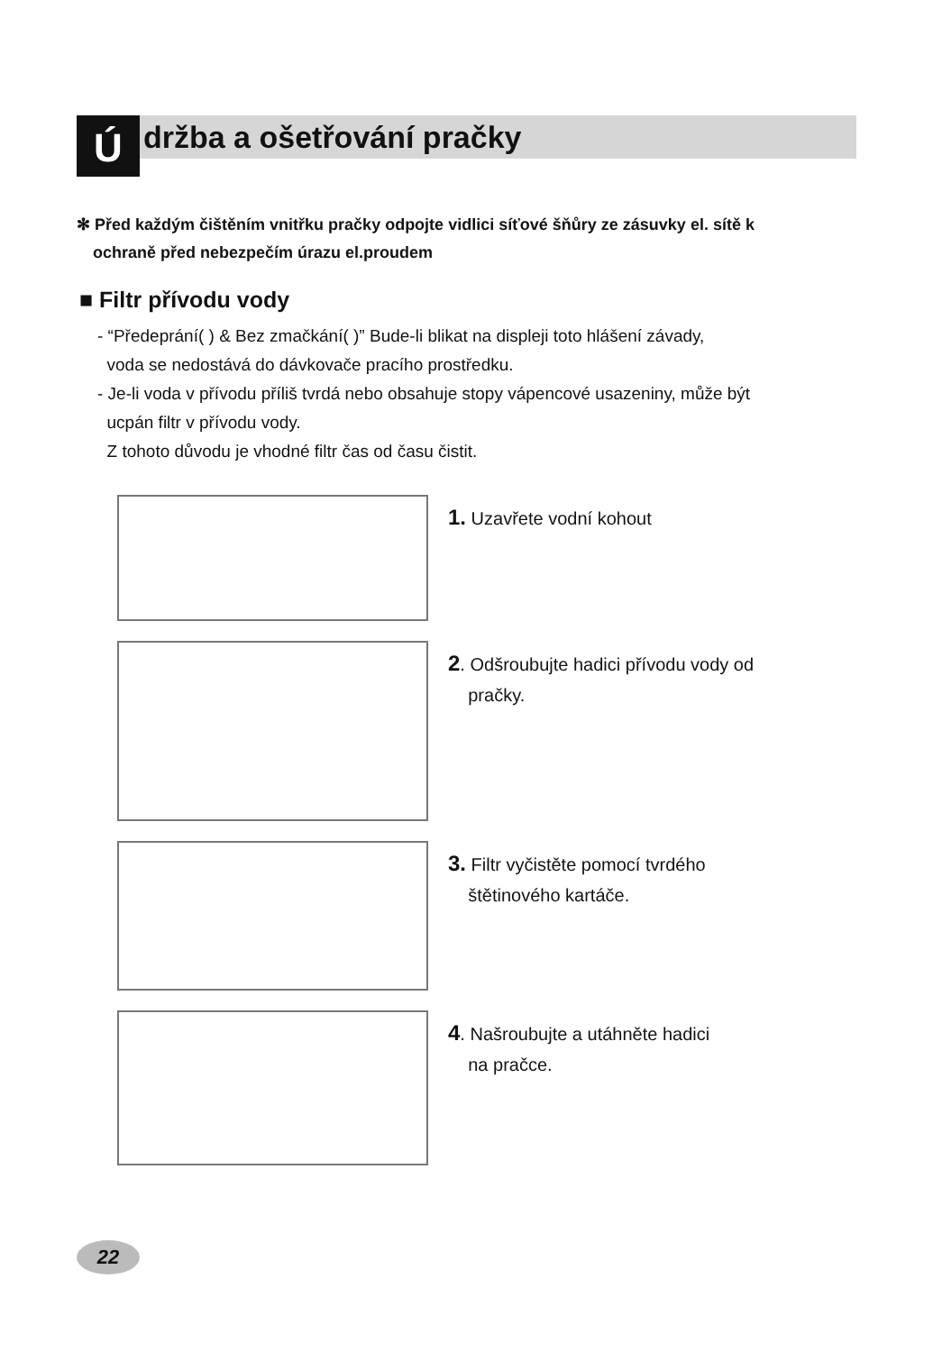Ú
držba a ošetřování pračky
✻ Před každým čištěním vnitřku pračky odpojte vidlici síťové šňůry ze zásuvky el. sítě k
ochraně před nebezpečím úrazu el.proudem
■ Filtr přívodu vody
- “Předeprání( ) & Bez zmačkání( )” Bude-li blikat na displeji toto hlášení závady,
voda se nedostává do dávkovače pracího prostředku.
- Je-li voda v přívodu příliš tvrdá nebo obsahuje stopy vápencové usazeniny, může být
ucpán filtr v přívodu vody.
Z tohoto důvodu je vhodné filtr čas od času čistit.
1. Uzavřete vodní kohout
2. Odšroubujte hadici přívodu vody od
pračky.
3. Filtr vyčistěte pomocí tvrdého
štětinového kartáče.
4. Našroubujte a utáhněte hadici
na pračce.
22